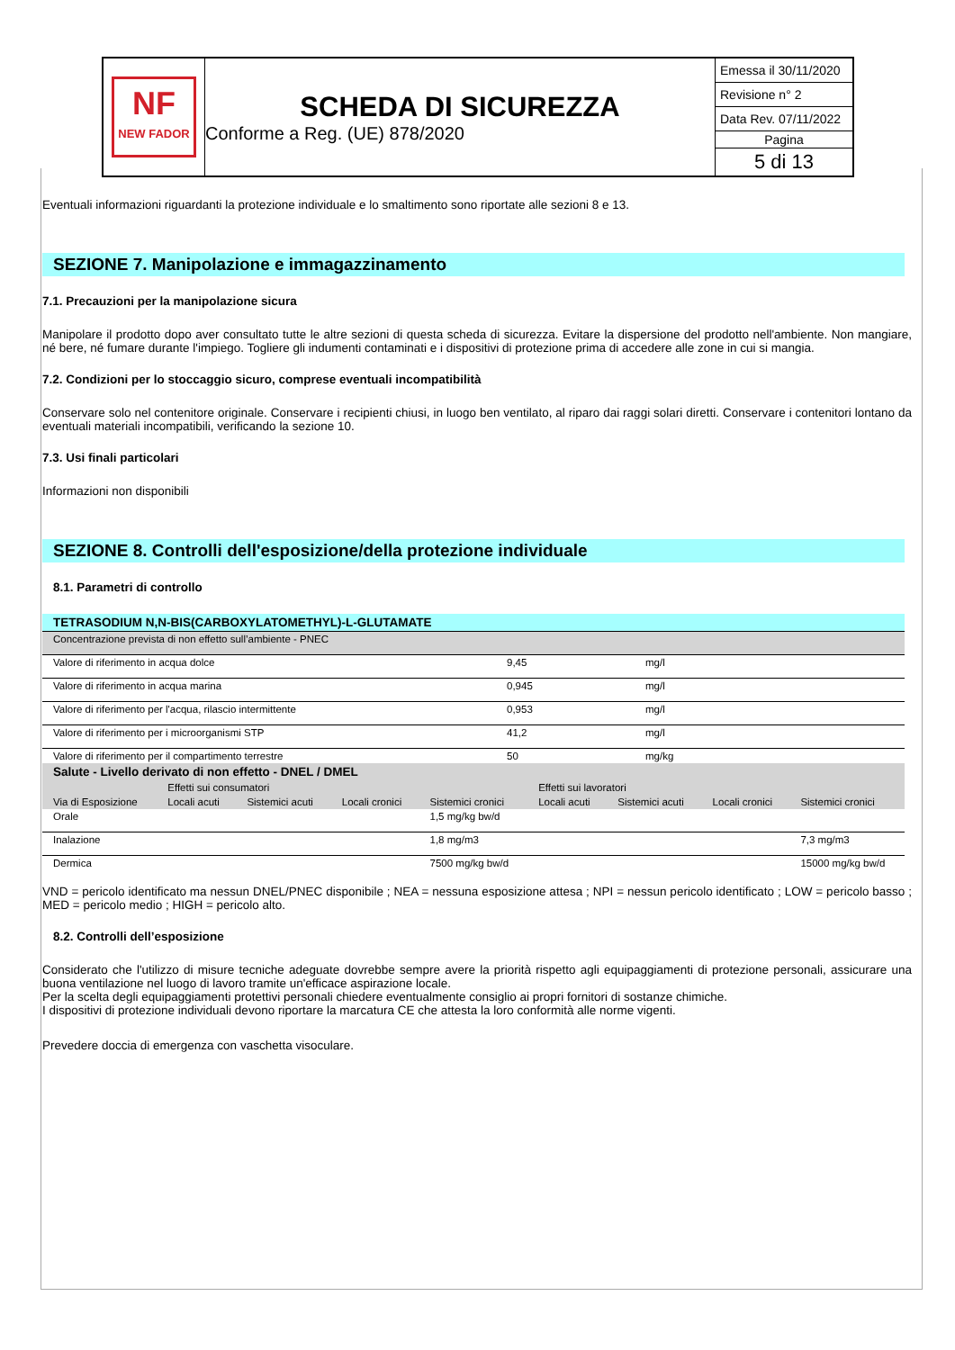NF
NEW FADOR
SCHEDA DI SICUREZZA
Conforme a Reg. (UE) 878/2020
Emessa il 30/11/2020
Revisione n° 2
Data Rev. 07/11/2022
Pagina
5 di 13
Eventuali informazioni riguardanti la protezione individuale e lo smaltimento sono riportate alle sezioni 8 e 13.
SEZIONE 7. Manipolazione e immagazzinamento
7.1. Precauzioni per la manipolazione sicura
Manipolare il prodotto dopo aver consultato tutte le altre sezioni di questa scheda di sicurezza. Evitare la dispersione del prodotto nell'ambiente. Non mangiare, né bere, né fumare durante l'impiego. Togliere gli indumenti contaminati e i dispositivi di protezione prima di accedere alle zone in cui si mangia.
7.2. Condizioni per lo stoccaggio sicuro, comprese eventuali incompatibilità
Conservare solo nel contenitore originale. Conservare i recipienti chiusi, in luogo ben ventilato, al riparo dai raggi solari diretti. Conservare i contenitori lontano da eventuali materiali incompatibili, verificando la sezione 10.
7.3. Usi finali particolari
Informazioni non disponibili
SEZIONE 8. Controlli dell'esposizione/della protezione individuale
8.1. Parametri di controllo
| TETRASODIUM N,N-BIS(CARBOXYLATOMETHYL)-L-GLUTAMATE | | |
| Concentrazione prevista di non effetto sull’ambiente - PNEC | | |
| Valore di riferimento in acqua dolce | 9,45 | mg/l |
| Valore di riferimento in acqua marina | 0,945 | mg/l |
| Valore di riferimento per l'acqua, rilascio intermittente | 0,953 | mg/l |
| Valore di riferimento per i microorganismi STP | 41,2 | mg/l |
| Valore di riferimento per il compartimento terrestre | 50 | mg/kg |
| Salute - Livello derivato di non effetto - DNEL / DMEL | | | | | | | | |
| --- | --- | --- | --- | --- | --- | --- | --- | --- |
| | Effetti sui consumatori | | | | Effetti sui lavoratori | | | |
| Via di Esposizione | Locali acuti | Sistemici acuti | Locali cronici | Sistemici cronici | Locali acuti | Sistemici acuti | Locali cronici | Sistemici cronici |
| Orale | | | | 1,5 mg/kg bw/d | | | | |
| Inalazione | | | | 1,8 mg/m3 | | | | 7,3 mg/m3 |
| Dermica | | | | 7500 mg/kg bw/d | | | | 15000 mg/kg bw/d |
VND = pericolo identificato ma nessun DNEL/PNEC disponibile ; NEA = nessuna esposizione attesa ; NPI = nessun pericolo identificato ; LOW = pericolo basso ; MED = pericolo medio ; HIGH = pericolo alto.
8.2. Controlli dell’esposizione
Considerato che l'utilizzo di misure tecniche adeguate dovrebbe sempre avere la priorità rispetto agli equipaggiamenti di protezione personali, assicurare una buona ventilazione nel luogo di lavoro tramite un'efficace aspirazione locale.
Per la scelta degli equipaggiamenti protettivi personali chiedere eventualmente consiglio ai propri fornitori di sostanze chimiche.
I dispositivi di protezione individuali devono riportare la marcatura CE che attesta la loro conformità alle norme vigenti.
Prevedere doccia di emergenza con vaschetta visoculare.